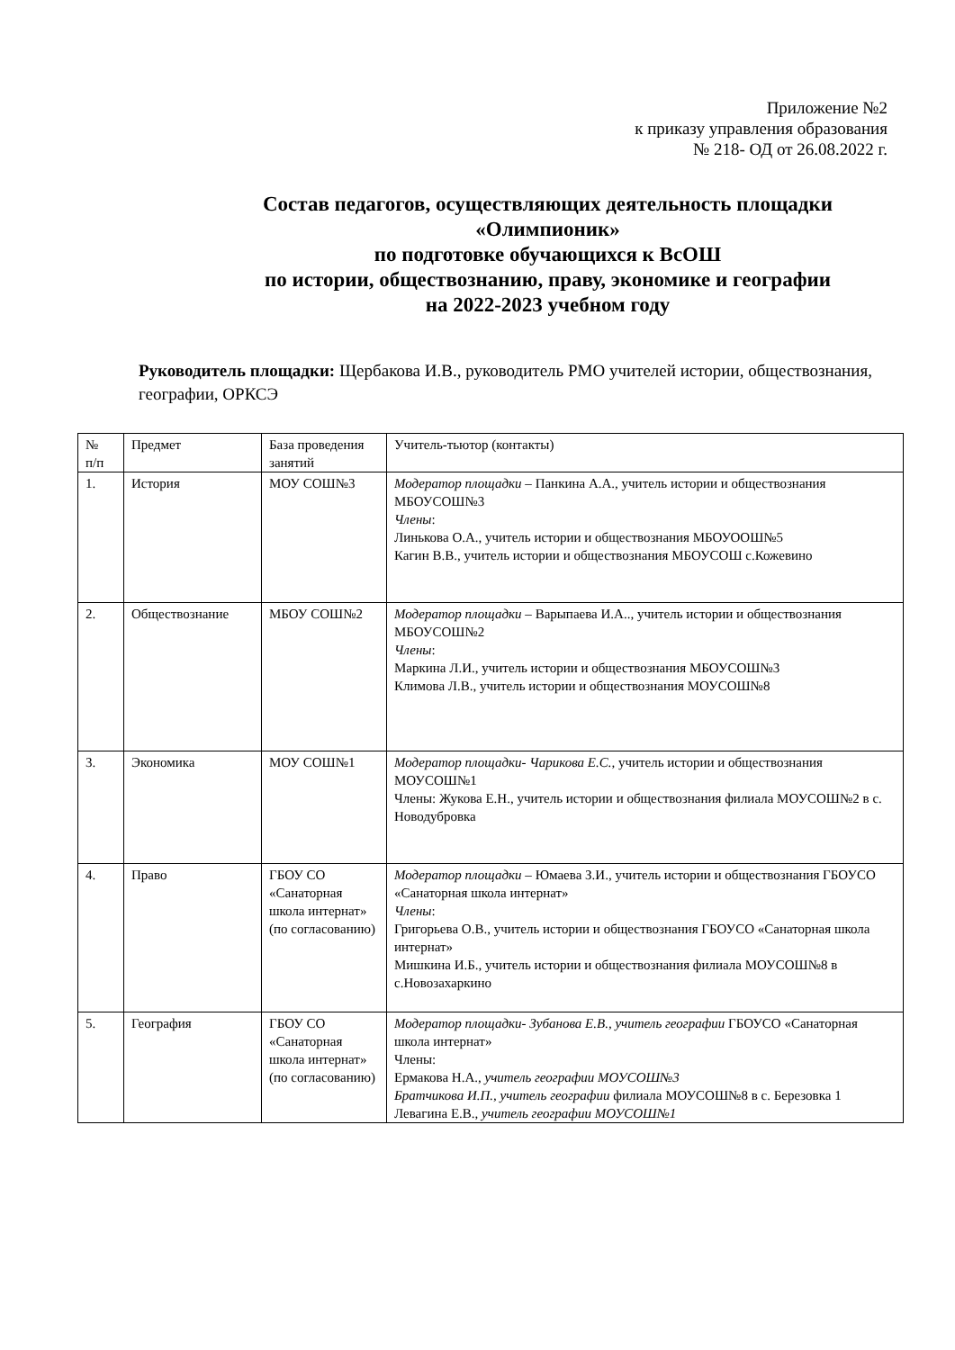Приложение №2
к приказу управления образования
№ 218- ОД от 26.08.2022 г.
Состав педагогов, осуществляющих деятельность площадки
«Олимпионик»
по подготовке обучающихся к ВсОШ
по истории, обществознанию, праву, экономике и географии
на 2022-2023 учебном году
Руководитель площадки: Щербакова И.В., руководитель РМО учителей истории, обществознания, географии, ОРКСЭ
| № п/п | Предмет | База проведения занятий | Учитель-тьютор (контакты) |
| 1. | История | МОУ СОШ№3 | Модератор площадки – Панкина А.А., учитель истории и обществознания МБОУСОШ№3 Члены : Линькова О.А., учитель истории и обществознания МБОУООШ№5 Кагин В.В., учитель истории и обществознания МБОУСОШ с.Кожевино |
| 2. | Обществознание | МБОУ СОШ№2 | Модератор площадки – Варыпаева И.А.., учитель истории и обществознания МБОУСОШ№2 Члены : Маркина Л.И., учитель истории и обществознания МБОУСОШ№3 Климова Л.В., учитель истории и обществознания МОУСОШ№8 |
| 3. | Экономика | МОУ СОШ№1 | Модератор площадки- Чарикова Е.С., учитель истории и обществознания МОУСОШ№1 Члены: Жукова Е.Н., учитель истории и обществознания филиала МОУСОШ№2 в с. Новодубровка |
| 4. | Право | ГБОУ СО «Санаторная школа интернат» (по согласованию) | Модератор площадки – Юмаева З.И., учитель истории и обществознания ГБОУСО «Санаторная школа интернат» Члены : Григорьева О.В., учитель истории и обществознания ГБОУСО «Санаторная школа интернат» Мишкина И.Б., учитель истории и обществознания филиала МОУСОШ№8 в с.Новозахаркино |
| 5. | География | ГБОУ СО «Санаторная школа интернат» (по согласованию) | Модератор площадки- Зубанова Е.В., учитель географии ГБОУСО «Санаторная школа интернат» Члены: Ермакова Н.А., учитель географии МОУСОШ№3 Братчикова И.П., учитель географии филиала МОУСОШ№8 в с. Березовка 1 Левагина Е.В., учитель географии МОУСОШ№1 |